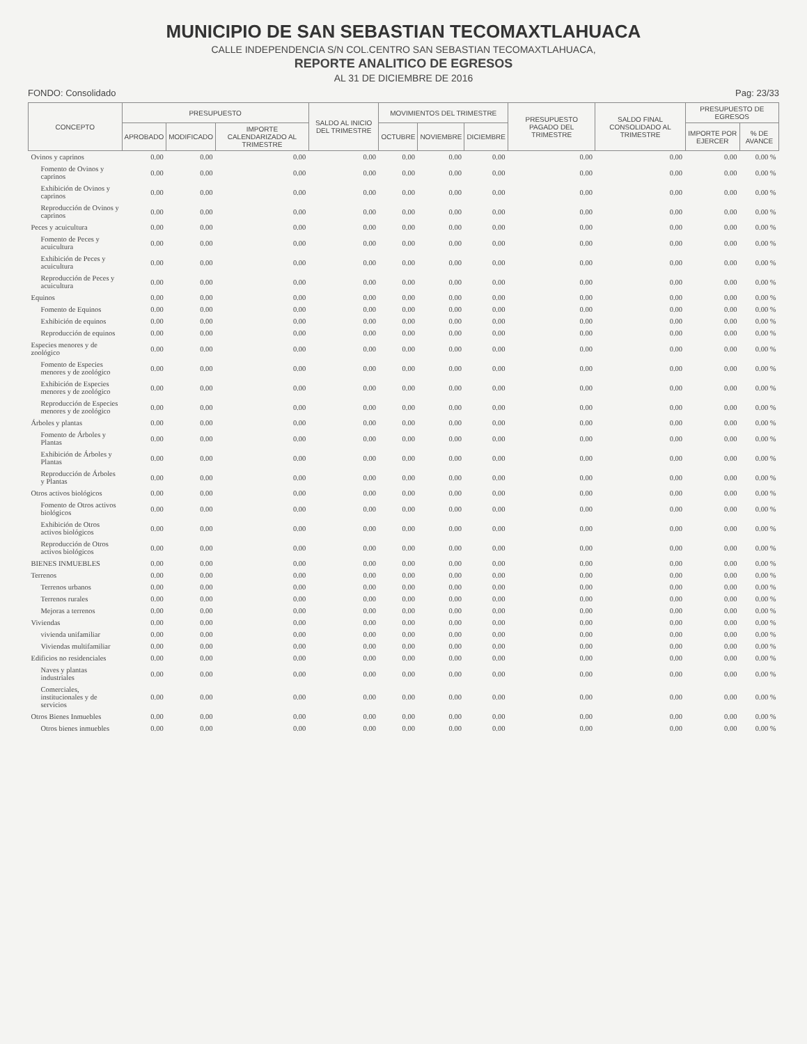MUNICIPIO DE SAN SEBASTIAN TECOMAXTLAHUACA
CALLE INDEPENDENCIA S/N COL.CENTRO SAN SEBASTIAN TECOMAXTLAHUACA,
REPORTE ANALITICO DE EGRESOS
AL 31 DE DICIEMBRE DE 2016
FONDO: Consolidado Pag: 23/33
| CONCEPTO | PRESUPUESTO | | | SALDO AL INICIO DEL TRIMESTRE | MOVIMIENTOS DEL TRIMESTRE | | | PRESUPUESTO PAGADO DEL TRIMESTRE | SALDO FINAL CONSOLIDADO AL TRIMESTRE | PRESUPUESTO DE EGRESOS | |
| --- | --- | --- | --- | --- | --- | --- | --- | --- | --- | --- | --- |
| | APROBADO | MODIFICADO | IMPORTE CALENDARIZADO AL TRIMESTRE | | OCTUBRE | NOVIEMBRE | DICIEMBRE | | | IMPORTE POR EJERCER | % DE AVANCE |
| Ovinos y caprinos | 0.00 | 0.00 | 0.00 | 0.00 | 0.00 | 0.00 | 0.00 | 0.00 | 0.00 | 0.00 | 0.00 % |
| Fomento de Ovinos y caprinos | 0.00 | 0.00 | 0.00 | 0.00 | 0.00 | 0.00 | 0.00 | 0.00 | 0.00 | 0.00 | 0.00 % |
| Exhibición de Ovinos y caprinos | 0.00 | 0.00 | 0.00 | 0.00 | 0.00 | 0.00 | 0.00 | 0.00 | 0.00 | 0.00 | 0.00 % |
| Reproducción de Ovinos y caprinos | 0.00 | 0.00 | 0.00 | 0.00 | 0.00 | 0.00 | 0.00 | 0.00 | 0.00 | 0.00 | 0.00 % |
| Peces y acuicultura | 0.00 | 0.00 | 0.00 | 0.00 | 0.00 | 0.00 | 0.00 | 0.00 | 0.00 | 0.00 | 0.00 % |
| Fomento de Peces y acuicultura | 0.00 | 0.00 | 0.00 | 0.00 | 0.00 | 0.00 | 0.00 | 0.00 | 0.00 | 0.00 | 0.00 % |
| Exhibición de Peces y acuicultura | 0.00 | 0.00 | 0.00 | 0.00 | 0.00 | 0.00 | 0.00 | 0.00 | 0.00 | 0.00 | 0.00 % |
| Reproducción de Peces y acuicultura | 0.00 | 0.00 | 0.00 | 0.00 | 0.00 | 0.00 | 0.00 | 0.00 | 0.00 | 0.00 | 0.00 % |
| Equinos | 0.00 | 0.00 | 0.00 | 0.00 | 0.00 | 0.00 | 0.00 | 0.00 | 0.00 | 0.00 | 0.00 % |
| Fomento de Equinos | 0.00 | 0.00 | 0.00 | 0.00 | 0.00 | 0.00 | 0.00 | 0.00 | 0.00 | 0.00 | 0.00 % |
| Exhibición de equinos | 0.00 | 0.00 | 0.00 | 0.00 | 0.00 | 0.00 | 0.00 | 0.00 | 0.00 | 0.00 | 0.00 % |
| Reproducción de equinos | 0.00 | 0.00 | 0.00 | 0.00 | 0.00 | 0.00 | 0.00 | 0.00 | 0.00 | 0.00 | 0.00 % |
| Especies menores y de zoológico | 0.00 | 0.00 | 0.00 | 0.00 | 0.00 | 0.00 | 0.00 | 0.00 | 0.00 | 0.00 | 0.00 % |
| Fomento de Especies menores y de zoológico | 0.00 | 0.00 | 0.00 | 0.00 | 0.00 | 0.00 | 0.00 | 0.00 | 0.00 | 0.00 | 0.00 % |
| Exhibición de Especies menores y de zoológico | 0.00 | 0.00 | 0.00 | 0.00 | 0.00 | 0.00 | 0.00 | 0.00 | 0.00 | 0.00 | 0.00 % |
| Reproducción de Especies menores y de zoológico | 0.00 | 0.00 | 0.00 | 0.00 | 0.00 | 0.00 | 0.00 | 0.00 | 0.00 | 0.00 | 0.00 % |
| Árboles y plantas | 0.00 | 0.00 | 0.00 | 0.00 | 0.00 | 0.00 | 0.00 | 0.00 | 0.00 | 0.00 | 0.00 % |
| Fomento de Árboles y Plantas | 0.00 | 0.00 | 0.00 | 0.00 | 0.00 | 0.00 | 0.00 | 0.00 | 0.00 | 0.00 | 0.00 % |
| Exhibición de Árboles y Plantas | 0.00 | 0.00 | 0.00 | 0.00 | 0.00 | 0.00 | 0.00 | 0.00 | 0.00 | 0.00 | 0.00 % |
| Reproducción de Árboles y Plantas | 0.00 | 0.00 | 0.00 | 0.00 | 0.00 | 0.00 | 0.00 | 0.00 | 0.00 | 0.00 | 0.00 % |
| Otros activos biológicos | 0.00 | 0.00 | 0.00 | 0.00 | 0.00 | 0.00 | 0.00 | 0.00 | 0.00 | 0.00 | 0.00 % |
| Fomento de Otros activos biológicos | 0.00 | 0.00 | 0.00 | 0.00 | 0.00 | 0.00 | 0.00 | 0.00 | 0.00 | 0.00 | 0.00 % |
| Exhibición de Otros activos biológicos | 0.00 | 0.00 | 0.00 | 0.00 | 0.00 | 0.00 | 0.00 | 0.00 | 0.00 | 0.00 | 0.00 % |
| Reproducción de Otros activos biológicos | 0.00 | 0.00 | 0.00 | 0.00 | 0.00 | 0.00 | 0.00 | 0.00 | 0.00 | 0.00 | 0.00 % |
| BIENES INMUEBLES | 0.00 | 0.00 | 0.00 | 0.00 | 0.00 | 0.00 | 0.00 | 0.00 | 0.00 | 0.00 | 0.00 % |
| Terrenos | 0.00 | 0.00 | 0.00 | 0.00 | 0.00 | 0.00 | 0.00 | 0.00 | 0.00 | 0.00 | 0.00 % |
| Terrenos urbanos | 0.00 | 0.00 | 0.00 | 0.00 | 0.00 | 0.00 | 0.00 | 0.00 | 0.00 | 0.00 | 0.00 % |
| Terrenos rurales | 0.00 | 0.00 | 0.00 | 0.00 | 0.00 | 0.00 | 0.00 | 0.00 | 0.00 | 0.00 | 0.00 % |
| Mejoras a terrenos | 0.00 | 0.00 | 0.00 | 0.00 | 0.00 | 0.00 | 0.00 | 0.00 | 0.00 | 0.00 | 0.00 % |
| Viviendas | 0.00 | 0.00 | 0.00 | 0.00 | 0.00 | 0.00 | 0.00 | 0.00 | 0.00 | 0.00 | 0.00 % |
| vivienda unifamiliar | 0.00 | 0.00 | 0.00 | 0.00 | 0.00 | 0.00 | 0.00 | 0.00 | 0.00 | 0.00 | 0.00 % |
| Viviendas multifamiliar | 0.00 | 0.00 | 0.00 | 0.00 | 0.00 | 0.00 | 0.00 | 0.00 | 0.00 | 0.00 | 0.00 % |
| Edificios no residenciales | 0.00 | 0.00 | 0.00 | 0.00 | 0.00 | 0.00 | 0.00 | 0.00 | 0.00 | 0.00 | 0.00 % |
| Naves y plantas industriales | 0.00 | 0.00 | 0.00 | 0.00 | 0.00 | 0.00 | 0.00 | 0.00 | 0.00 | 0.00 | 0.00 % |
| Comerciales, institucionales y de servicios | 0.00 | 0.00 | 0.00 | 0.00 | 0.00 | 0.00 | 0.00 | 0.00 | 0.00 | 0.00 | 0.00 % |
| Otros Bienes Inmuebles | 0.00 | 0.00 | 0.00 | 0.00 | 0.00 | 0.00 | 0.00 | 0.00 | 0.00 | 0.00 | 0.00 % |
| Otros bienes inmuebles | 0.00 | 0.00 | 0.00 | 0.00 | 0.00 | 0.00 | 0.00 | 0.00 | 0.00 | 0.00 | 0.00 % |